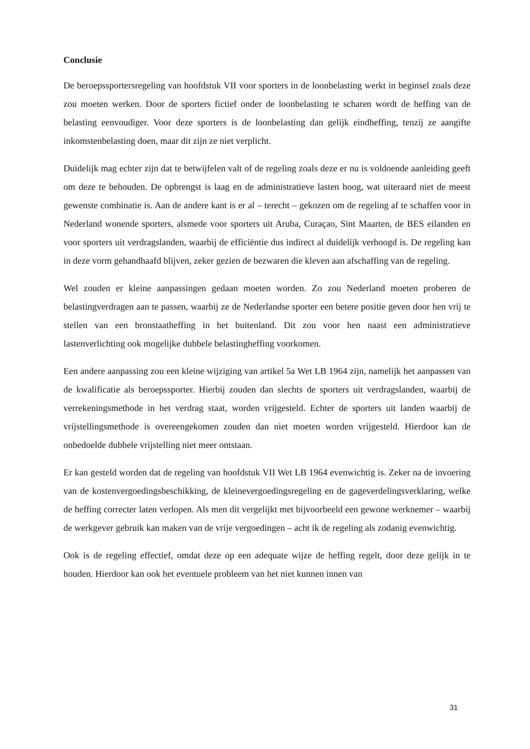Conclusie
De beroepssportersregeling van hoofdstuk VII voor sporters in de loonbelasting werkt in beginsel zoals deze zou moeten werken. Door de sporters fictief onder de loonbelasting te scharen wordt de heffing van de belasting eenvoudiger. Voor deze sporters is de loonbelasting dan gelijk eindheffing, tenzij ze aangifte inkomstenbelasting doen, maar dit zijn ze niet verplicht.
Duidelijk mag echter zijn dat te betwijfelen valt of de regeling zoals deze er nu is voldoende aanleiding geeft om deze te behouden. De opbrengst is laag en de administratieve lasten hoog, wat uiteraard niet de meest gewenste combinatie is. Aan de andere kant is er al – terecht – gekozen om de regeling af te schaffen voor in Nederland wonende sporters, alsmede voor sporters uit Aruba, Curaçao, Sint Maarten, de BES eilanden en voor sporters uit verdragslanden, waarbij de efficiëntie dus indirect al duidelijk verhoogd is. De regeling kan in deze vorm gehandhaafd blijven, zeker gezien de bezwaren die kleven aan afschaffing van de regeling.
Wel zouden er kleine aanpassingen gedaan moeten worden. Zo zou Nederland moeten proberen de belastingverdragen aan te passen, waarbij ze de Nederlandse sporter een betere positie geven door hen vrij te stellen van een bronstaatheffing in het buitenland. Dit zou voor hen naast een administratieve lastenverlichting ook mogelijke dubbele belastingheffing voorkomen.
Een andere aanpassing zou een kleine wijziging van artikel 5a Wet LB 1964 zijn, namelijk het aanpassen van de kwalificatie als beroepssporter. Hierbij zouden dan slechts de sporters uit verdragslanden, waarbij de verrekeningsmethode in het verdrag staat, worden vrijgesteld. Echter de sporters uit landen waarbij de vrijstellingsmethode is overeengekomen zouden dan niet moeten worden vrijgesteld. Hierdoor kan de onbedoelde dubbele vrijstelling niet meer ontstaan.
Er kan gesteld worden dat de regeling van hoofdstuk VII Wet LB 1964 evenwichtig is. Zeker na de invoering van de kostenvergoedingsbeschikking, de kleinevergoedingsregeling en de gageverdelingsverklaring, welke de heffing correcter laten verlopen. Als men dit vergelijkt met bijvoorbeeld een gewone werknemer – waarbij de werkgever gebruik kan maken van de vrije vergoedingen – acht ik de regeling als zodanig evenwichtig.
Ook is de regeling effectief, omdat deze op een adequate wijze de heffing regelt, door deze gelijk in te houden. Hierdoor kan ook het eventuele probleem van het niet kunnen innen van
31